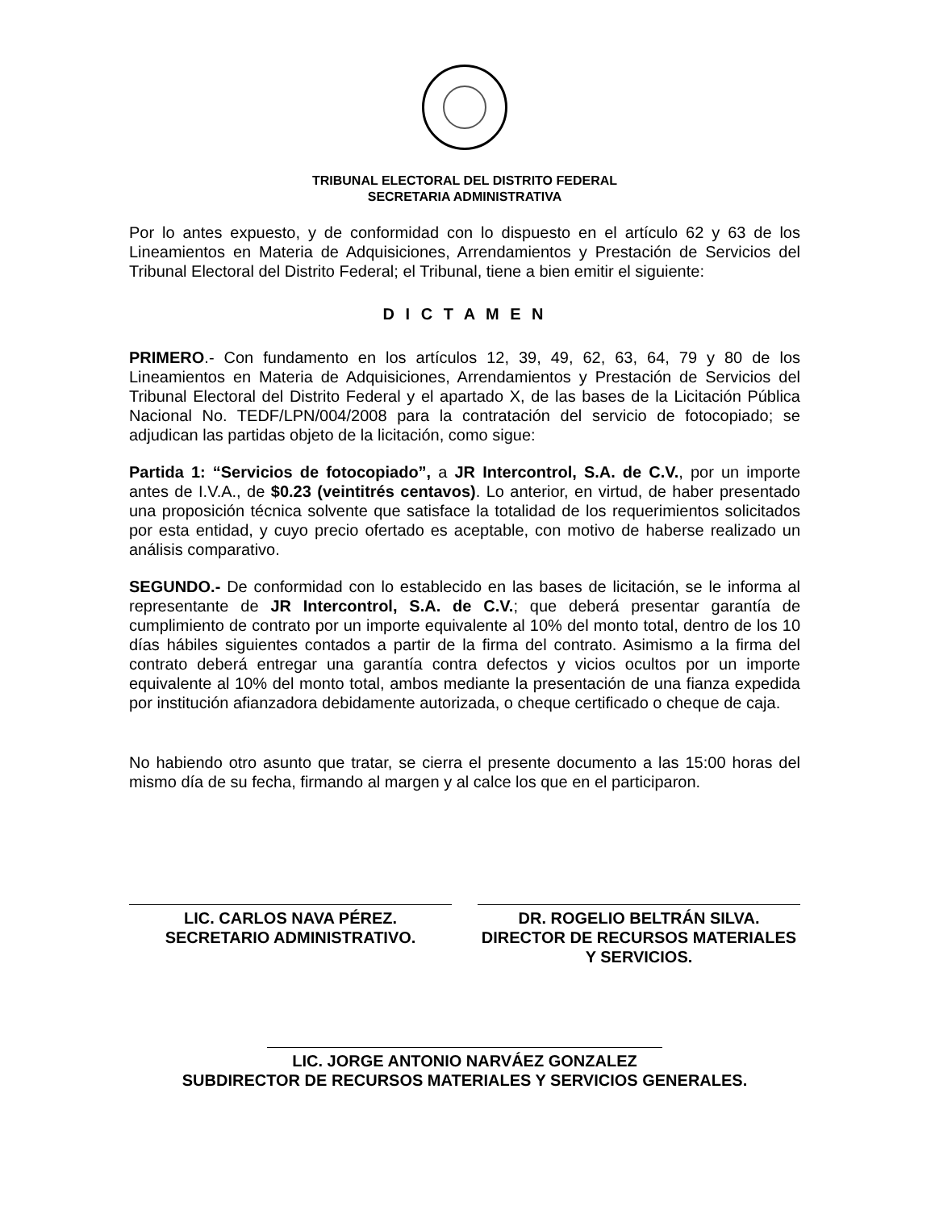TRIBUNAL ELECTORAL DEL DISTRITO FEDERAL
SECRETARIA ADMINISTRATIVA
Por lo antes expuesto, y de conformidad con lo dispuesto en el artículo 62 y 63 de los Lineamientos en Materia de Adquisiciones, Arrendamientos y Prestación de Servicios del Tribunal Electoral del Distrito Federal; el Tribunal, tiene a bien emitir el siguiente:
D I C T A M E N
PRIMERO.- Con fundamento en los artículos 12, 39, 49, 62, 63, 64, 79 y 80 de los Lineamientos en Materia de Adquisiciones, Arrendamientos y Prestación de Servicios del Tribunal Electoral del Distrito Federal y el apartado X, de las bases de la Licitación Pública Nacional No. TEDF/LPN/004/2008 para la contratación del servicio de fotocopiado; se adjudican las partidas objeto de la licitación, como sigue:
Partida 1: “Servicios de fotocopiado”, a JR Intercontrol, S.A. de C.V., por un importe antes de I.V.A., de $0.23 (veintitrés centavos). Lo anterior, en virtud, de haber presentado una proposición técnica solvente que satisface la totalidad de los requerimientos solicitados por esta entidad, y cuyo precio ofertado es aceptable, con motivo de haberse realizado un análisis comparativo.
SEGUNDO.- De conformidad con lo establecido en las bases de licitación, se le informa al representante de JR Intercontrol, S.A. de C.V.; que deberá presentar garantía de cumplimiento de contrato por un importe equivalente al 10% del monto total, dentro de los 10 días hábiles siguientes contados a partir de la firma del contrato. Asimismo a la firma del contrato deberá entregar una garantía contra defectos y vicios ocultos por un importe equivalente al 10% del monto total, ambos mediante la presentación de una fianza expedida por institución afianzadora debidamente autorizada, o cheque certificado o cheque de caja.
No habiendo otro asunto que tratar, se cierra el presente documento a las 15:00 horas del mismo día de su fecha, firmando al margen y al calce los que en el participaron.
LIC. CARLOS NAVA PÉREZ.
SECRETARIO ADMINISTRATIVO.
DR. ROGELIO BELTRÁN SILVA.
DIRECTOR DE RECURSOS MATERIALES
Y SERVICIOS.
LIC. JORGE ANTONIO NARVÁEZ GONZALEZ
SUBDIRECTOR DE RECURSOS MATERIALES Y SERVICIOS GENERALES.